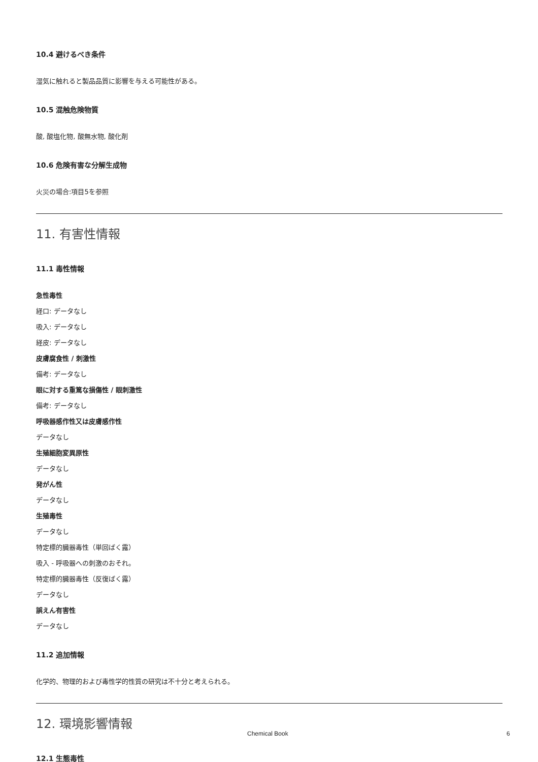10.4 避けるべき条件
湿気に触れると製品品質に影響を与える可能性がある。
10.5 混触危険物質
酸, 酸塩化物, 酸無水物, 酸化剤
10.6 危険有害な分解生成物
火災の場合:項目5を参照
11. 有害性情報
11.1 毒性情報
急性毒性
経口: データなし
吸入: データなし
経皮: データなし
皮膚腐食性 / 刺激性
備考: データなし
眼に対する重篤な損傷性 / 眼刺激性
備考: データなし
呼吸器感作性又は皮膚感作性
データなし
生殖細胞変異原性
データなし
発がん性
データなし
生殖毒性
データなし
特定標的臓器毒性（単回ばく露）
吸入 - 呼吸器への刺激のおそれ。
特定標的臓器毒性（反復ばく露）
データなし
誤えん有害性
データなし
11.2 追加情報
化学的、物理的および毒性学的性質の研究は不十分と考えられる。
12. 環境影響情報
12.1 生態毒性
Chemical Book 6